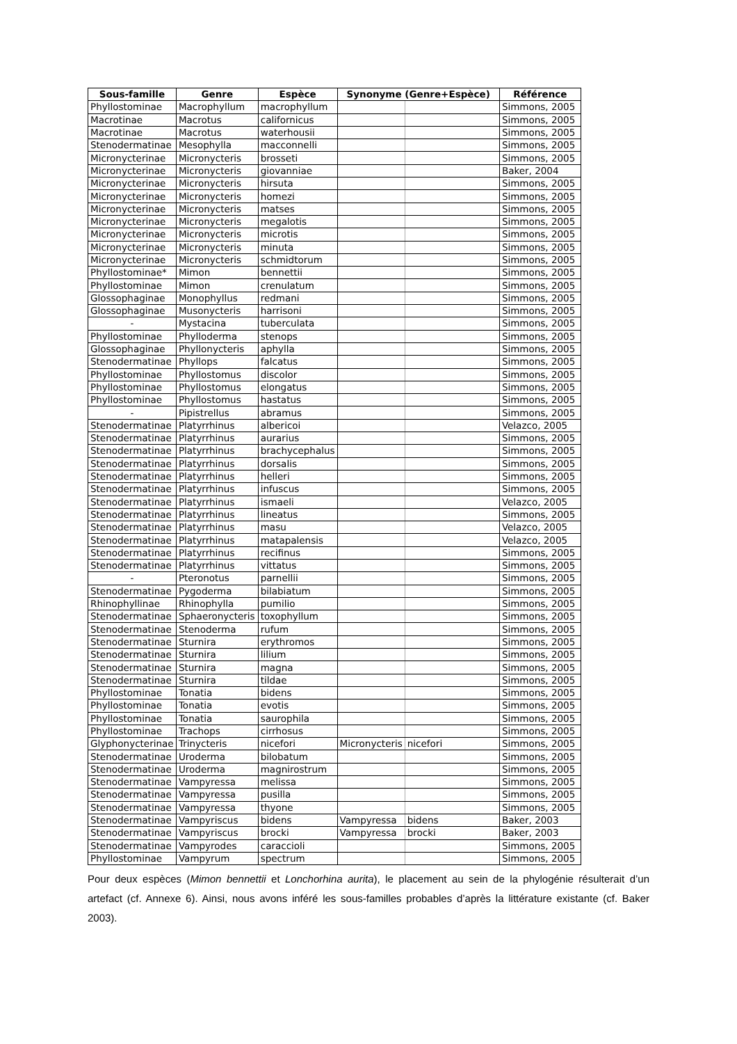| Sous-famille | Genre | Espèce | Synonyme (Genre+Espèce) | | Référence |
| --- | --- | --- | --- | --- | --- |
| Phyllostominae | Macrophyllum | macrophyllum | | | Simmons, 2005 |
| Macrotinae | Macrotus | californicus | | | Simmons, 2005 |
| Macrotinae | Macrotus | waterhousii | | | Simmons, 2005 |
| Stenodermatinae | Mesophylla | macconnelli | | | Simmons, 2005 |
| Micronycterinae | Micronycteris | brosseti | | | Simmons, 2005 |
| Micronycterinae | Micronycteris | giovanniae | | | Baker, 2004 |
| Micronycterinae | Micronycteris | hirsuta | | | Simmons, 2005 |
| Micronycterinae | Micronycteris | homezi | | | Simmons, 2005 |
| Micronycterinae | Micronycteris | matses | | | Simmons, 2005 |
| Micronycterinae | Micronycteris | megalotis | | | Simmons, 2005 |
| Micronycterinae | Micronycteris | microtis | | | Simmons, 2005 |
| Micronycterinae | Micronycteris | minuta | | | Simmons, 2005 |
| Micronycterinae | Micronycteris | schmidtorum | | | Simmons, 2005 |
| Phyllostominae* | Mimon | bennettii | | | Simmons, 2005 |
| Phyllostominae | Mimon | crenulatum | | | Simmons, 2005 |
| Glossophaginae | Monophyllus | redmani | | | Simmons, 2005 |
| Glossophaginae | Musonycteris | harrisoni | | | Simmons, 2005 |
| - | Mystacina | tuberculata | | | Simmons, 2005 |
| Phyllostominae | Phylloderma | stenops | | | Simmons, 2005 |
| Glossophaginae | Phyllonycteris | aphylla | | | Simmons, 2005 |
| Stenodermatinae | Phyllops | falcatus | | | Simmons, 2005 |
| Phyllostominae | Phyllostomus | discolor | | | Simmons, 2005 |
| Phyllostominae | Phyllostomus | elongatus | | | Simmons, 2005 |
| Phyllostominae | Phyllostomus | hastatus | | | Simmons, 2005 |
| - | Pipistrellus | abramus | | | Simmons, 2005 |
| Stenodermatinae | Platyrrhinus | albericoi | | | Velazco, 2005 |
| Stenodermatinae | Platyrrhinus | aurarius | | | Simmons, 2005 |
| Stenodermatinae | Platyrrhinus | brachycephalus | | | Simmons, 2005 |
| Stenodermatinae | Platyrrhinus | dorsalis | | | Simmons, 2005 |
| Stenodermatinae | Platyrrhinus | helleri | | | Simmons, 2005 |
| Stenodermatinae | Platyrrhinus | infuscus | | | Simmons, 2005 |
| Stenodermatinae | Platyrrhinus | ismaeli | | | Velazco, 2005 |
| Stenodermatinae | Platyrrhinus | lineatus | | | Simmons, 2005 |
| Stenodermatinae | Platyrrhinus | masu | | | Velazco, 2005 |
| Stenodermatinae | Platyrrhinus | matapalensis | | | Velazco, 2005 |
| Stenodermatinae | Platyrrhinus | recifinus | | | Simmons, 2005 |
| Stenodermatinae | Platyrrhinus | vittatus | | | Simmons, 2005 |
| - | Pteronotus | parnellii | | | Simmons, 2005 |
| Stenodermatinae | Pygoderma | bilabiatum | | | Simmons, 2005 |
| Rhinophyllinae | Rhinophylla | pumilio | | | Simmons, 2005 |
| Stenodermatinae | Sphaeronycteris | toxophyllum | | | Simmons, 2005 |
| Stenodermatinae | Stenoderma | rufum | | | Simmons, 2005 |
| Stenodermatinae | Sturnira | erythromos | | | Simmons, 2005 |
| Stenodermatinae | Sturnira | lilium | | | Simmons, 2005 |
| Stenodermatinae | Sturnira | magna | | | Simmons, 2005 |
| Stenodermatinae | Sturnira | tildae | | | Simmons, 2005 |
| Phyllostominae | Tonatia | bidens | | | Simmons, 2005 |
| Phyllostominae | Tonatia | evotis | | | Simmons, 2005 |
| Phyllostominae | Tonatia | saurophila | | | Simmons, 2005 |
| Phyllostominae | Trachops | cirrhosus | | | Simmons, 2005 |
| Glyphonycterinae | Trinycteris | nicefori | Micronycteris | nicefori | Simmons, 2005 |
| Stenodermatinae | Uroderma | bilobatum | | | Simmons, 2005 |
| Stenodermatinae | Uroderma | magnirostrum | | | Simmons, 2005 |
| Stenodermatinae | Vampyressa | melissa | | | Simmons, 2005 |
| Stenodermatinae | Vampyressa | pusilla | | | Simmons, 2005 |
| Stenodermatinae | Vampyressa | thyone | | | Simmons, 2005 |
| Stenodermatinae | Vampyriscus | bidens | Vampyressa | bidens | Baker, 2003 |
| Stenodermatinae | Vampyriscus | brocki | Vampyressa | brocki | Baker, 2003 |
| Stenodermatinae | Vampyrodes | caraccioli | | | Simmons, 2005 |
| Phyllostominae | Vampyrum | spectrum | | | Simmons, 2005 |
Pour deux espèces (Mimon bennettii et Lonchorhina aurita), le placement au sein de la phylogénie résulterait d’un artefact (cf. Annexe 6). Ainsi, nous avons inféré les sous-familles probables d’après la littérature existante (cf. Baker 2003).